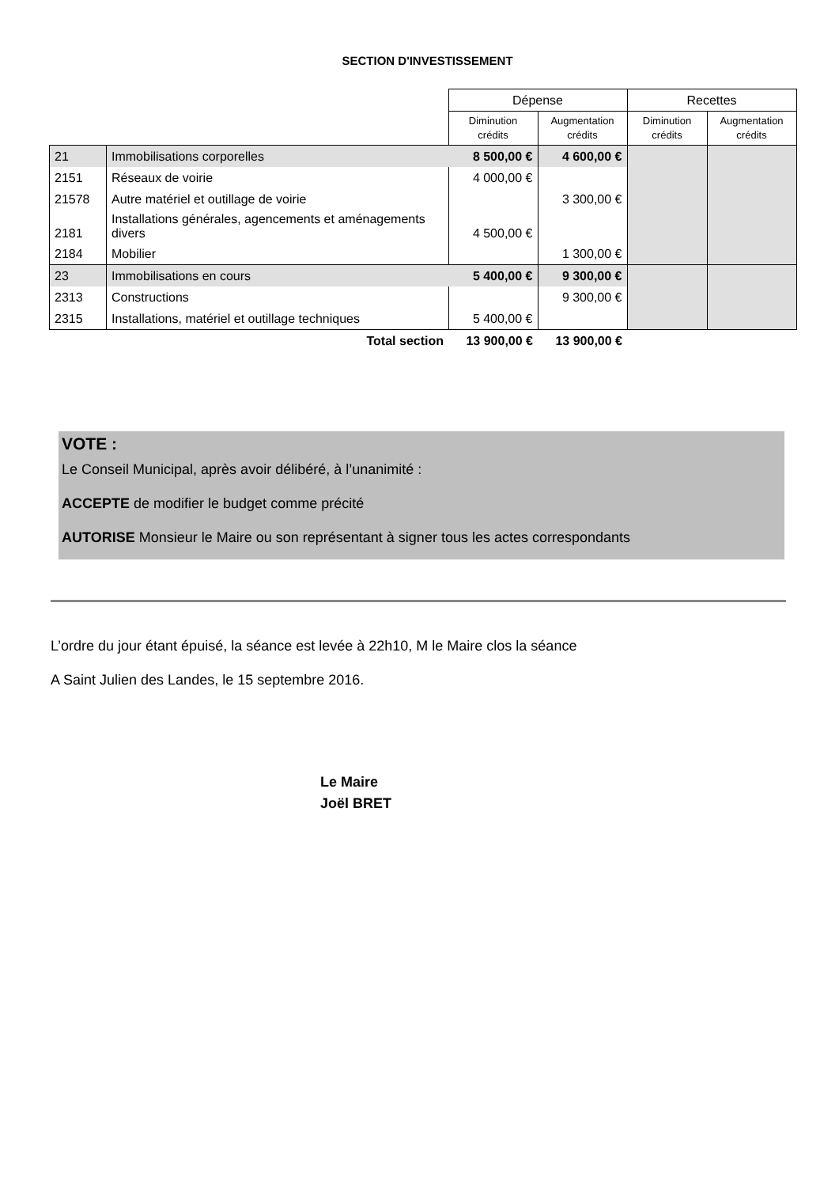SECTION D'INVESTISSEMENT
| | | Dépense | | Recettes | |
| --- | --- | --- | --- | --- | --- |
| | | Diminution crédits | Augmentation crédits | Diminution crédits | Augmentation crédits |
| 21 | Immobilisations corporelles | 8 500,00 € | 4 600,00 € | | |
| 2151 | Réseaux de voirie | 4 000,00 € | | | |
| 21578 | Autre matériel et outillage de voirie | | 3 300,00 € | | |
| 2181 | Installations générales, agencements et aménagements divers | 4 500,00 € | | | |
| 2184 | Mobilier | | 1 300,00 € | | |
| 23 | Immobilisations en cours | 5 400,00 € | 9 300,00 € | | |
| 2313 | Constructions | | 9 300,00 € | | |
| 2315 | Installations, matériel et outillage techniques | 5 400,00 € | | | |
| | Total section | 13 900,00 € | 13 900,00 € | | |
VOTE :
Le Conseil Municipal, après avoir délibéré, à l’unanimité :
ACCEPTE de modifier le budget comme précité
AUTORISE Monsieur le Maire ou son représentant à signer tous les actes correspondants
L’ordre du jour étant épuisé, la séance est levée à 22h10, M le Maire clos la séance
A Saint Julien des Landes, le 15 septembre 2016.
Le Maire
Joël BRET